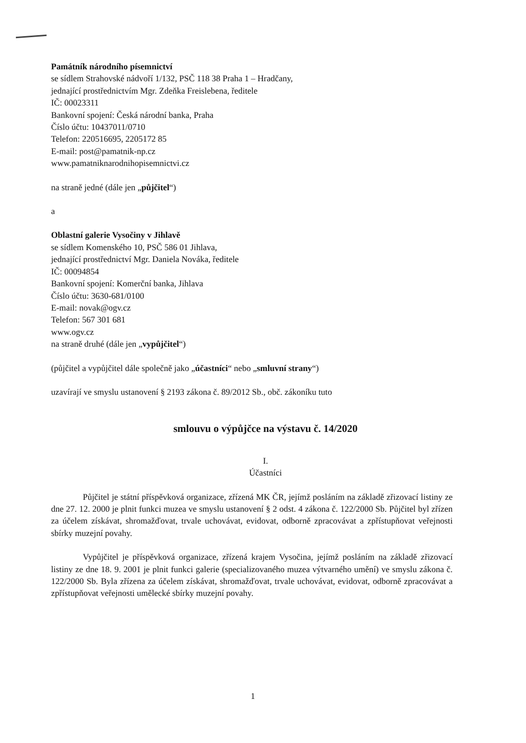Památník národního písemnictví
se sídlem Strahovské nádvoří 1/132, PSČ 118 38 Praha 1 – Hradčany,
jednající prostřednictvím Mgr. Zdeňka Freislebena, ředitele
IČ: 00023311
Bankovní spojení: Česká národní banka, Praha
Číslo účtu: 10437011/0710
Telefon: 220516695, 2205172 85
E-mail: post@pamatnik-np.cz
www.pamatniknarodnihopisemnictvi.cz
na straně jedné (dále jen „půjčitel“)
a
Oblastní galerie Vysočiny v Jihlavě
se sídlem Komenského 10, PSČ 586 01 Jihlava,
jednající prostřednictví Mgr. Daniela Nováka, ředitele
IČ: 00094854
Bankovní spojení: Komerční banka, Jihlava
Číslo účtu: 3630-681/0100
E-mail: novak@ogv.cz
Telefon: 567 301 681
www.ogv.cz
na straně druhé (dále jen „vypůjčitel“)
(půjčitel a vypůjčitel dále společně jako „účastníci“ nebo „smluvní strany“)
uzavírají ve smyslu ustanovení § 2193 zákona č. 89/2012 Sb., obč. zákoníku tuto
smlouvu o výpůjčce na výstavu č. 14/2020
I.
Účastníci
Půjčitel je státní příspěvková organizace, zřízená MK ČR, jejímž posláním na základě zřizovací listiny ze dne 27. 12. 2000 je plnit funkci muzea ve smyslu ustanovení § 2 odst. 4 zákona č. 122/2000 Sb. Půjčitel byl zřízen za účelem získávat, shromažďovat, trvale uchovávat, evidovat, odborně zpracovávat a zpřístupňovat veřejnosti sbírky muzejní povahy.
Vypůjčitel je příspěvková organizace, zřízená krajem Vysočina, jejímž posláním na základě zřizovací listiny ze dne 18. 9. 2001 je plnit funkci galerie (specializovaného muzea výtvarného umění) ve smyslu zákona č. 122/2000 Sb. Byla zřízena za účelem získávat, shromažďovat, trvale uchovávat, evidovat, odborně zpracovávat a zpřístupňovat veřejnosti umělecké sbírky muzejní povahy.
1